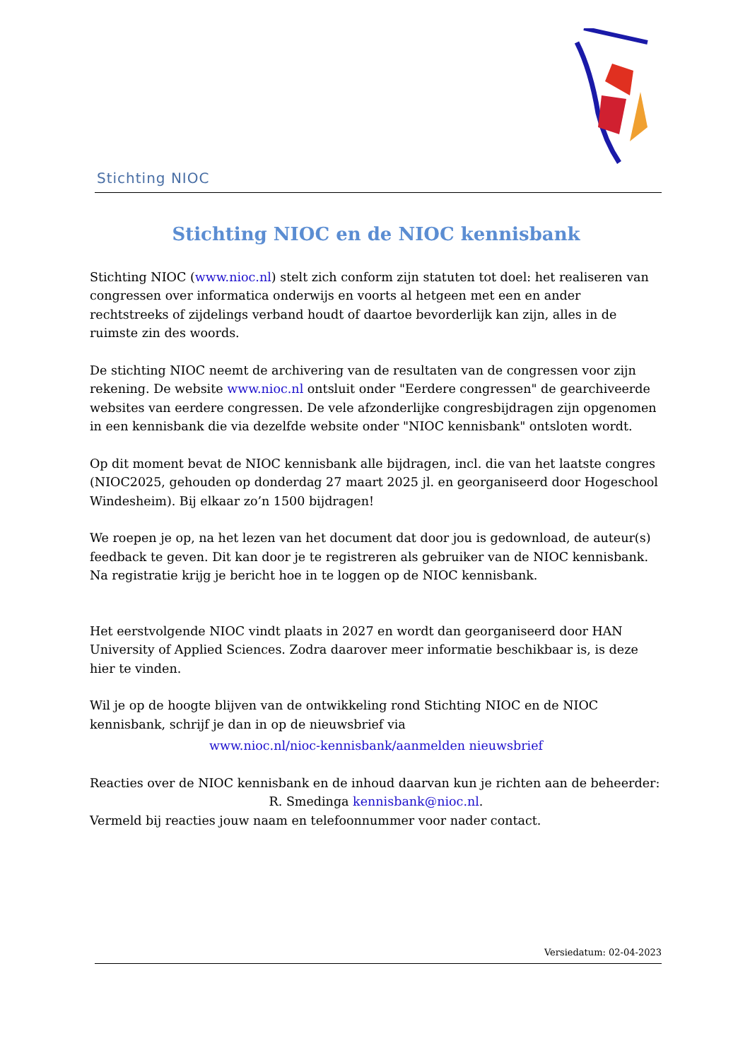Stichting NIOC
Stichting NIOC en de NIOC kennisbank
Stichting NIOC (www.nioc.nl) stelt zich conform zijn statuten tot doel: het realiseren van congressen over informatica onderwijs en voorts al hetgeen met een en ander rechtstreeks of zijdelings verband houdt of daartoe bevorderlijk kan zijn, alles in de ruimste zin des woords.
De stichting NIOC neemt de archivering van de resultaten van de congressen voor zijn rekening. De website www.nioc.nl ontsluit onder "Eerdere congressen" de gearchiveerde websites van eerdere congressen. De vele afzonderlijke congresbijdragen zijn opgenomen in een kennisbank die via dezelfde website onder "NIOC kennisbank" ontsloten wordt.
Op dit moment bevat de NIOC kennisbank alle bijdragen, incl. die van het laatste congres (NIOC2025, gehouden op donderdag 27 maart 2025 jl. en georganiseerd door Hogeschool Windesheim). Bij elkaar zo’n 1500 bijdragen!
We roepen je op, na het lezen van het document dat door jou is gedownload, de auteur(s) feedback te geven. Dit kan door je te registreren als gebruiker van de NIOC kennisbank. Na registratie krijg je bericht hoe in te loggen op de NIOC kennisbank.
Het eerstvolgende NIOC vindt plaats in 2027 en wordt dan georganiseerd door HAN University of Applied Sciences. Zodra daarover meer informatie beschikbaar is, is deze hier te vinden.
Wil je op de hoogte blijven van de ontwikkeling rond Stichting NIOC en de NIOC kennisbank, schrijf je dan in op de nieuwsbrief via
www.nioc.nl/nioc-kennisbank/aanmelden nieuwsbrief
Reacties over de NIOC kennisbank en de inhoud daarvan kun je richten aan de beheerder:
R. Smedinga kennisbank@nioc.nl.
Vermeld bij reacties jouw naam en telefoonnummer voor nader contact.
Versiedatum: 02-04-2023